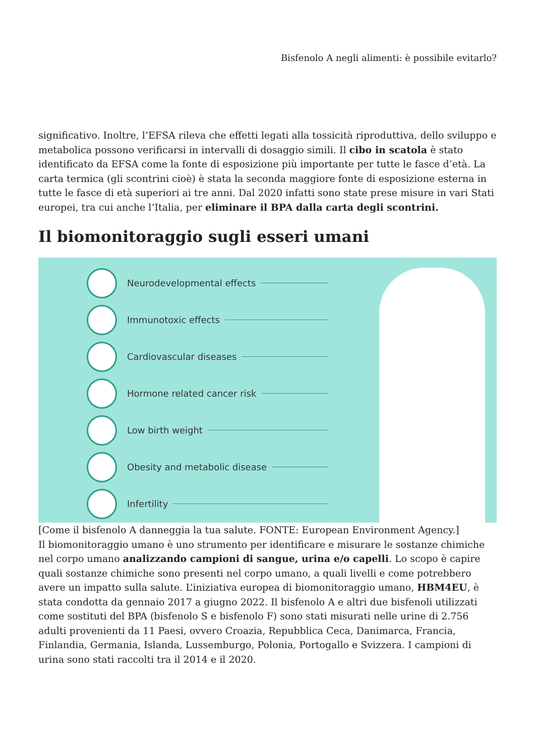Bisfenolo A negli alimenti: è possibile evitarlo?
significativo. Inoltre, l’EFSA rileva che effetti legati alla tossicità riproduttiva, dello sviluppo e metabolica possono verificarsi in intervalli di dosaggio simili. Il cibo in scatola è stato identificato da EFSA come la fonte di esposizione più importante per tutte le fasce d’età. La carta termica (gli scontrini cioè) è stata la seconda maggiore fonte di esposizione esterna in tutte le fasce di età superiori ai tre anni. Dal 2020 infatti sono state prese misure in vari Stati europei, tra cui anche l’Italia, per eliminare il BPA dalla carta degli scontrini.
Il biomonitoraggio sugli esseri umani
Neurodevelopmental effects
Immunotoxic effects
Cardiovascular diseases
Hormone related cancer risk
Low birth weight
Obesity and metabolic disease
Infertility
[Come il bisfenolo A danneggia la tua salute. FONTE: European Environment Agency.]
Il biomonitoraggio umano è uno strumento per identificare e misurare le sostanze chimiche nel corpo umano analizzando campioni di sangue, urina e/o capelli. Lo scopo è capire quali sostanze chimiche sono presenti nel corpo umano, a quali livelli e come potrebbero avere un impatto sulla salute. L’iniziativa europea di biomonitoraggio umano, HBM4EU, è stata condotta da gennaio 2017 a giugno 2022. Il bisfenolo A e altri due bisfenoli utilizzati come sostituti del BPA (bisfenolo S e bisfenolo F) sono stati misurati nelle urine di 2.756 adulti provenienti da 11 Paesi, ovvero Croazia, Repubblica Ceca, Danimarca, Francia, Finlandia, Germania, Islanda, Lussemburgo, Polonia, Portogallo e Svizzera. I campioni di urina sono stati raccolti tra il 2014 e il 2020.